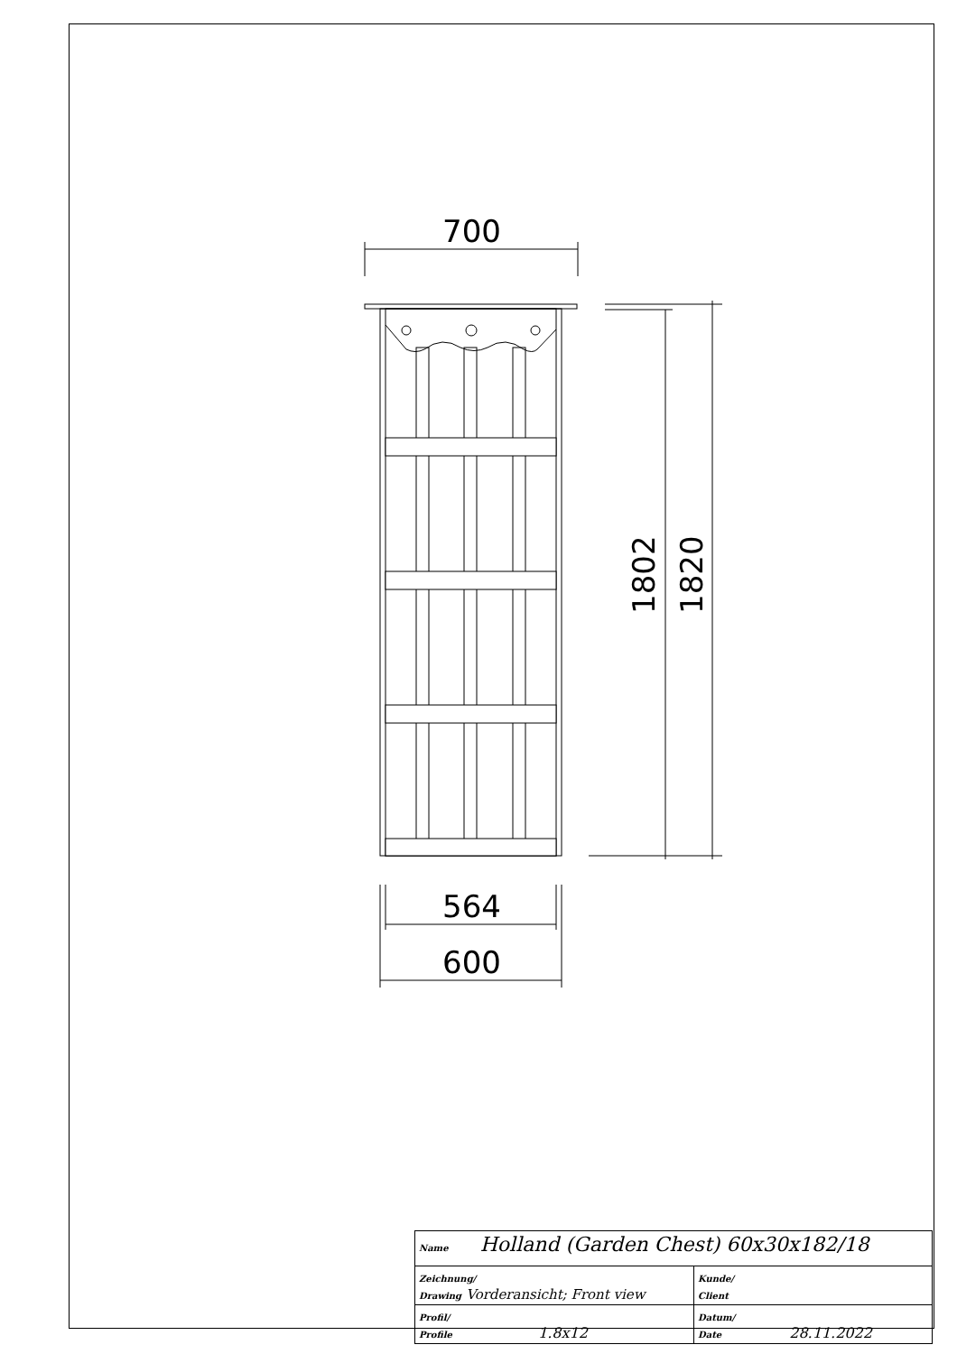700
1802
1820
564
600
| Name Holland (Garden Chest) 60x30x182/18 | | |
| Zeichnung/ Drawing Vorderansicht; Front view | | Kunde/ Client |
| Profil/ Profile 1.8x12 | Datum/ Date 28.11.2022 | |